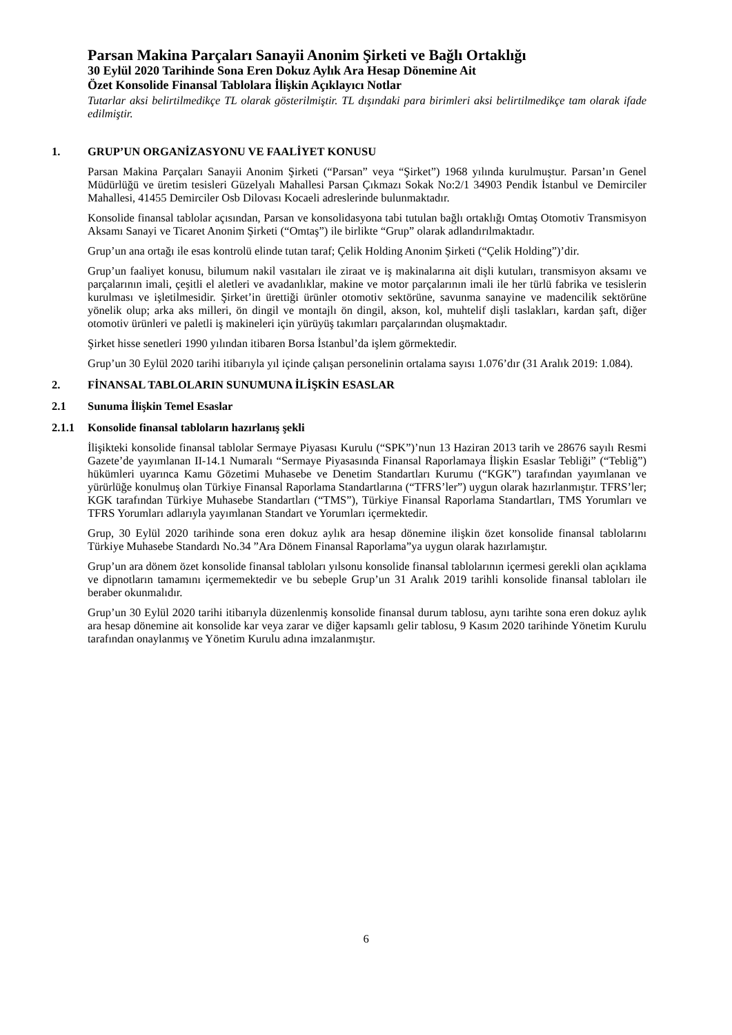Parsan Makina Parçaları Sanayii Anonim Şirketi ve Bağlı Ortaklığı
30 Eylül 2020 Tarihinde Sona Eren Dokuz Aylık Ara Hesap Dönemine Ait
Özet Konsolide Finansal Tablolara İlişkin Açıklayıcı Notlar
Tutarlar aksi belirtilmedikçe TL olarak gösterilmiştir. TL dışındaki para birimleri aksi belirtilmedikçe tam olarak ifade edilmiştir.
1. GRUP’UN ORGANİZASYONU VE FAALİYET KONUSU
Parsan Makina Parçaları Sanayii Anonim Şirketi (“Parsan” veya “Şirket”) 1968 yılında kurulmuştur. Parsan’ın Genel Müdürlüğü ve üretim tesisleri Güzelyalı Mahallesi Parsan Çıkmazı Sokak No:2/1 34903 Pendik İstanbul ve Demirciler Mahallesi, 41455 Demirciler Osb Dilovası Kocaeli adreslerinde bulunmaktadır.
Konsolide finansal tablolar açısından, Parsan ve konsolidasyona tabi tutulan bağlı ortaklığı Omtaş Otomotiv Transmisyon Aksamı Sanayi ve Ticaret Anonim Şirketi (“Omtaş”) ile birlikte “Grup” olarak adlandırılmaktadır.
Grup’un ana ortağı ile esas kontrolü elinde tutan taraf; Çelik Holding Anonim Şirketi (“Çelik Holding”)’dir.
Grup’un faaliyet konusu, bilumum nakil vasıtaları ile ziraat ve iş makinalarına ait dişli kutuları, transmisyon aksamı ve parçalarının imali, çeşitli el aletleri ve avadanlıklar, makine ve motor parçalarının imali ile her türlü fabrika ve tesislerin kurulması ve işletilmesidir. Şirket’in ürettiği ürünler otomotiv sektörüne, savunma sanayine ve madencilik sektörüne yönelik olup; arka aks milleri, ön dingil ve montajlı ön dingil, akson, kol, muhtelif dişli taslakları, kardan şaft, diğer otomotiv ürünleri ve paletli iş makineleri için yürüyüş takımları parçalarından oluşmaktadır.
Şirket hisse senetleri 1990 yılından itibaren Borsa İstanbul’da işlem görmektedir.
Grup’un 30 Eylül 2020 tarihi itibarıyla yıl içinde çalışan personelinin ortalama sayısı 1.076’dır (31 Aralık 2019: 1.084).
2. FİNANSAL TABLOLARIN SUNUMUNA İLİŞKİN ESASLAR
2.1 Sunuma İlişkin Temel Esaslar
2.1.1 Konsolide finansal tabloların hazırlanış şekli
İlişikteki konsolide finansal tablolar Sermaye Piyasası Kurulu (“SPK”)’nun 13 Haziran 2013 tarih ve 28676 sayılı Resmi Gazete’de yayımlanan II-14.1 Numaralı “Sermaye Piyasasında Finansal Raporlamaya İlişkin Esaslar Tebliği” (“Tebliğ”) hükümleri uyarınca Kamu Gözetimi Muhasebe ve Denetim Standartları Kurumu (“KGK”) tarafından yayımlanan ve yürürlüğe konulmuş olan Türkiye Finansal Raporlama Standartlarına (“TFRS’ler”) uygun olarak hazırlanmıştır. TFRS’ler; KGK tarafından Türkiye Muhasebe Standartları (“TMS”), Türkiye Finansal Raporlama Standartları, TMS Yorumları ve TFRS Yorumları adlarıyla yayımlanan Standart ve Yorumları içermektedir.
Grup, 30 Eylül 2020 tarihinde sona eren dokuz aylık ara hesap dönemine ilişkin özet konsolide finansal tablolarını Türkiye Muhasebe Standardı No.34 ”Ara Dönem Finansal Raporlama”ya uygun olarak hazırlamıştır.
Grup’un ara dönem özet konsolide finansal tabloları yılsonu konsolide finansal tablolarının içermesi gerekli olan açıklama ve dipnotların tamamını içermemektedir ve bu sebeple Grup’un 31 Aralık 2019 tarihli konsolide finansal tabloları ile beraber okunmalıdır.
Grup’un 30 Eylül 2020 tarihi itibarıyla düzenlenmiş konsolide finansal durum tablosu, aynı tarihte sona eren dokuz aylık ara hesap dönemine ait konsolide kar veya zarar ve diğer kapsamlı gelir tablosu, 9 Kasım 2020 tarihinde Yönetim Kurulu tarafından onaylanmış ve Yönetim Kurulu adına imzalanmıştır.
6